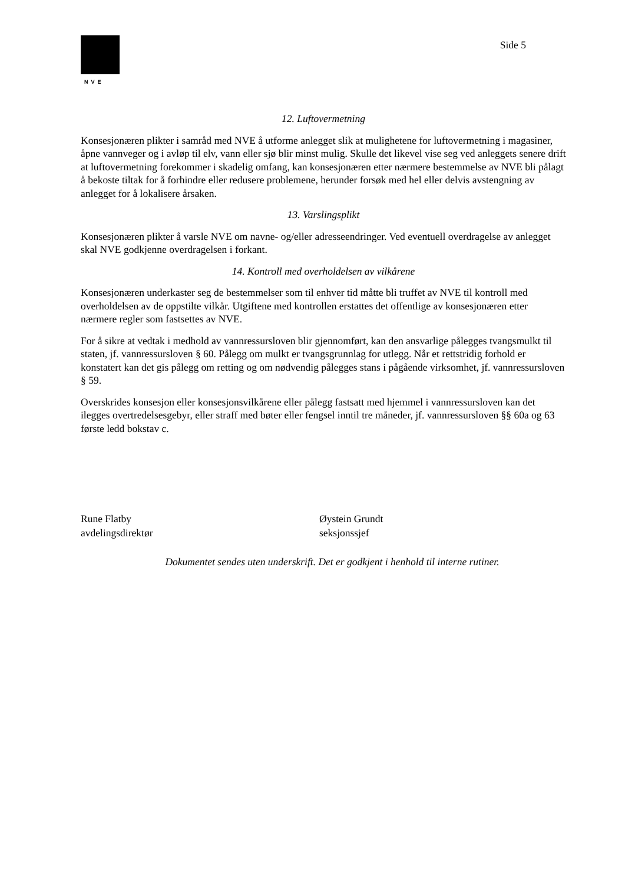NVE
Side 5
12. Luftovermetning
Konsesjonæren plikter i samråd med NVE å utforme anlegget slik at mulighetene for luftovermetning i magasiner, åpne vannveger og i avløp til elv, vann eller sjø blir minst mulig. Skulle det likevel vise seg ved anleggets senere drift at luftovermetning forekommer i skadelig omfang, kan konsesjonæren etter nærmere bestemmelse av NVE bli pålagt å bekoste tiltak for å forhindre eller redusere problemene, herunder forsøk med hel eller delvis avstengning av anlegget for å lokalisere årsaken.
13. Varslingsplikt
Konsesjonæren plikter å varsle NVE om navne- og/eller adresseendringer. Ved eventuell overdragelse av anlegget skal NVE godkjenne overdragelsen i forkant.
14. Kontroll med overholdelsen av vilkårene
Konsesjonæren underkaster seg de bestemmelser som til enhver tid måtte bli truffet av NVE til kontroll med overholdelsen av de oppstilte vilkår. Utgiftene med kontrollen erstattes det offentlige av konsesjonæren etter nærmere regler som fastsettes av NVE.
For å sikre at vedtak i medhold av vannressursloven blir gjennomført, kan den ansvarlige pålegges tvangsmulkt til staten, jf. vannressursloven § 60. Pålegg om mulkt er tvangsgrunnlag for utlegg. Når et rettstridig forhold er konstatert kan det gis pålegg om retting og om nødvendig pålegges stans i pågående virksomhet, jf. vannressursloven § 59.
Overskrides konsesjon eller konsesjonsvilkårene eller pålegg fastsatt med hjemmel i vannressursloven kan det ilegges overtredelsesgebyr, eller straff med bøter eller fengsel inntil tre måneder, jf. vannressursloven §§ 60a og 63 første ledd bokstav c.
Rune Flatby
avdelingsdirektør
Øystein Grundt
seksjonssjef
Dokumentet sendes uten underskrift. Det er godkjent i henhold til interne rutiner.